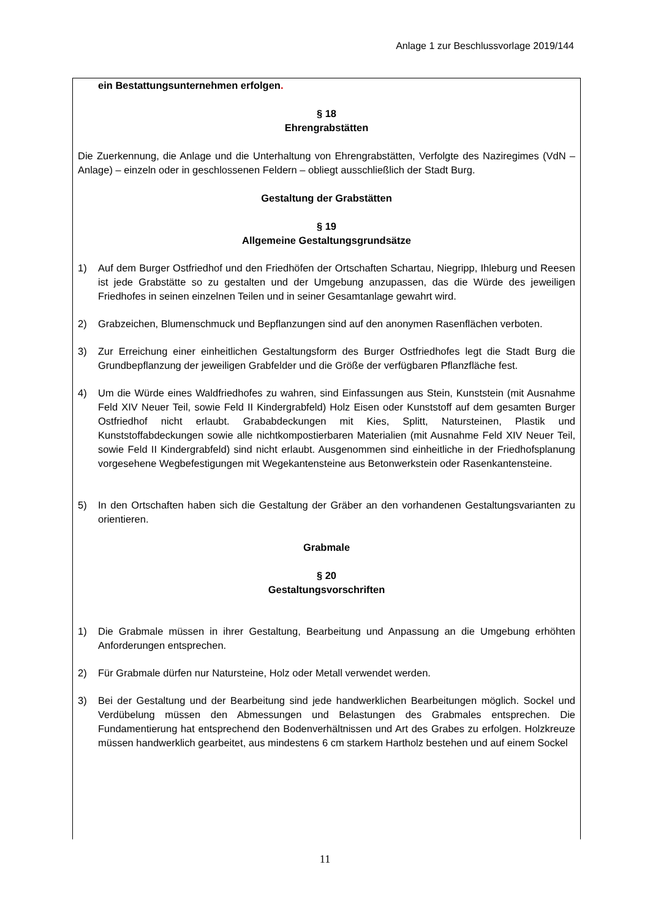Anlage 1 zur Beschlussvorlage 2019/144
ein Bestattungsunternehmen erfolgen.
§ 18
Ehrengrabstätten
Die Zuerkennung, die Anlage und die Unterhaltung von Ehrengrabstätten, Verfolgte des Naziregimes (VdN – Anlage) – einzeln oder in geschlossenen Feldern – obliegt ausschließlich der Stadt Burg.
Gestaltung der Grabstätten
§ 19
Allgemeine Gestaltungsgrundsätze
1) Auf dem Burger Ostfriedhof und den Friedhöfen der Ortschaften Schartau, Niegripp, Ihleburg und Reesen ist jede Grabstätte so zu gestalten und der Umgebung anzupassen, das die Würde des jeweiligen Friedhofes in seinen einzelnen Teilen und in seiner Gesamtanlage gewahrt wird.
2) Grabzeichen, Blumenschmuck und Bepflanzungen sind auf den anonymen Rasenflächen verboten.
3) Zur Erreichung einer einheitlichen Gestaltungsform des Burger Ostfriedhofes legt die Stadt Burg die Grundbepflanzung der jeweiligen Grabfelder und die Größe der verfügbaren Pflanzfläche fest.
4) Um die Würde eines Waldfriedhofes zu wahren, sind Einfassungen aus Stein, Kunststein (mit Ausnahme Feld XIV Neuer Teil, sowie Feld II Kindergrabfeld) Holz Eisen oder Kunststoff auf dem gesamten Burger Ostfriedhof nicht erlaubt. Grababdeckungen mit Kies, Splitt, Natursteinen, Plastik und Kunststoffabdeckungen sowie alle nichtkompostierbaren Materialien (mit Ausnahme Feld XIV Neuer Teil, sowie Feld II Kindergrabfeld) sind nicht erlaubt. Ausgenommen sind einheitliche in der Friedhofsplanung vorgesehene Wegbefestigungen mit Wegekantensteine aus Betonwerkstein oder Rasenkantensteine.
5) In den Ortschaften haben sich die Gestaltung der Gräber an den vorhandenen Gestaltungsvarianten zu orientieren.
Grabmale
§ 20
Gestaltungsvorschriften
1) Die Grabmale müssen in ihrer Gestaltung, Bearbeitung und Anpassung an die Umgebung erhöhten Anforderungen entsprechen.
2) Für Grabmale dürfen nur Natursteine, Holz oder Metall verwendet werden.
3) Bei der Gestaltung und der Bearbeitung sind jede handwerklichen Bearbeitungen möglich. Sockel und Verdübelung müssen den Abmessungen und Belastungen des Grabmales entsprechen. Die Fundamentierung hat entsprechend den Bodenverhältnissen und Art des Grabes zu erfolgen. Holzkreuze müssen handwerklich gearbeitet, aus mindestens 6 cm starkem Hartholz bestehen und auf einem Sockel
11